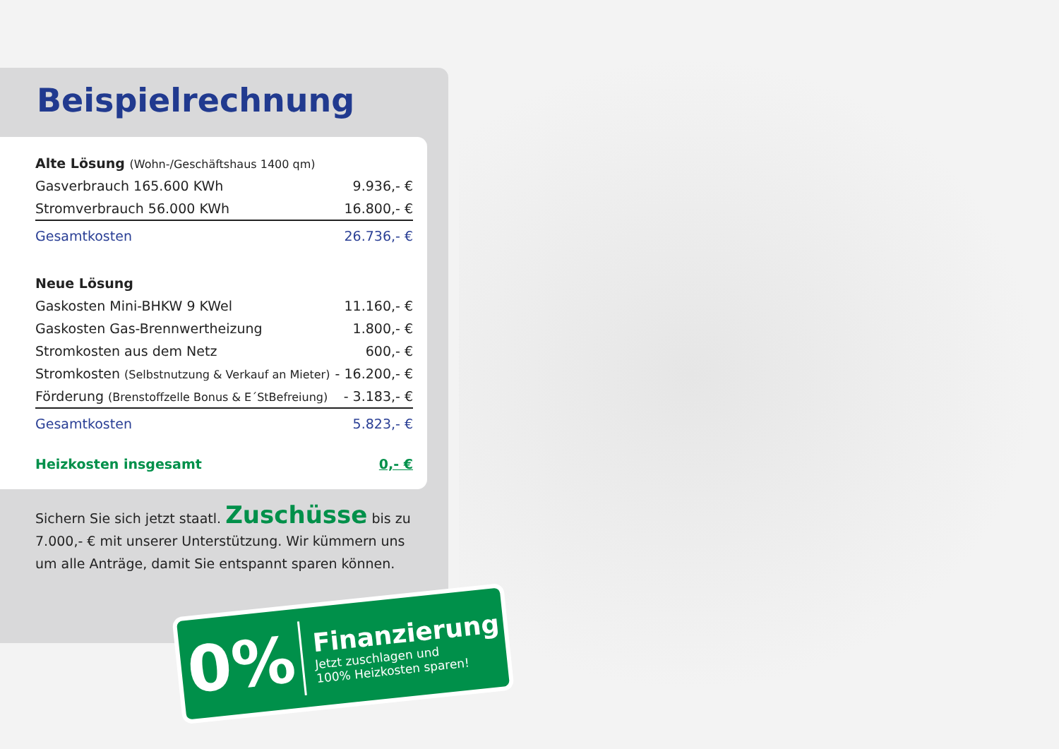Beispielrechnung
| Alte Lösung (Wohn-/Geschäftshaus 1400 qm) | |
| Gasverbrauch 165.600 KWh | 9.936,- € |
| Stromverbrauch 56.000 KWh | 16.800,- € |
| Gesamtkosten | 26.736,- € |
| Neue Lösung | |
| Gaskosten Mini-BHKW 9 KWel | 11.160,- € |
| Gaskosten Gas-Brennwertheizung | 1.800,- € |
| Stromkosten aus dem Netz | 600,- € |
| Stromkosten (Selbstnutzung & Verkauf an Mieter) | - 16.200,- € |
| Förderung (Brenstoffzelle Bonus & E´StBefreiung) | - 3.183,- € |
| Gesamtkosten | 5.823,- € |
| Heizkosten insgesamt | 0,- € |
Sichern Sie sich jetzt staatl. Zuschüsse bis zu 7.000,- € mit unserer Unterstützung. Wir kümmern uns um alle Anträge, damit Sie entspannt sparen können.
0%
Finanzierung
Jetzt zuschlagen und
100% Heizkosten sparen!